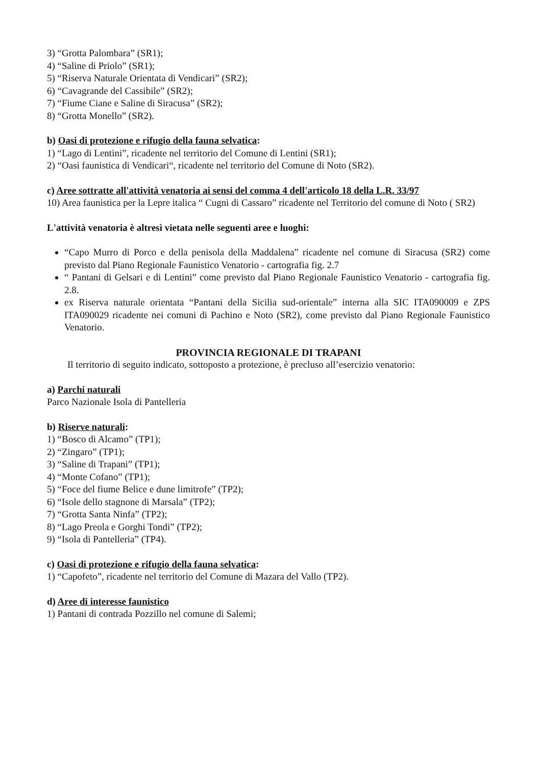3) “Grotta Palombara” (SR1);
4) “Saline di Priolo” (SR1);
5) “Riserva Naturale Orientata di Vendicari” (SR2);
6) “Cavagrande del Cassibile” (SR2);
7) “Fiume Ciane e Saline di Siracusa” (SR2);
8) “Grotta Monello” (SR2).
b) Oasi di protezione e rifugio della fauna selvatica:
1) “Lago di Lentini”, ricadente nel territorio del Comune di Lentini (SR1);
2) “Oasi faunistica di Vendicari“, ricadente nel territorio del Comune di Noto (SR2).
c) Aree sottratte all'attività venatoria ai sensi del comma 4 dell'articolo 18 della L.R. 33/97
10) Area faunistica per la Lepre italica “ Cugni di Cassaro” ricadente nel Territorio del comune di Noto ( SR2)
L'attività venatoria è altresì vietata nelle seguenti aree e luoghi:
“Capo Murro di Porco e della penisola della Maddalena” ricadente nel comune di Siracusa (SR2) come previsto dal Piano Regionale Faunistico Venatorio - cartografia fig. 2.7
“ Pantani di Gelsari e di Lentini” come previsto dal Piano Regionale Faunistico Venatorio - cartografia fig. 2.8.
ex Riserva naturale orientata “Pantani della Sicilia sud-orientale” interna alla SIC ITA090009 e ZPS ITA090029 ricadente nei comuni di Pachino e Noto (SR2), come previsto dal Piano Regionale Faunistico Venatorio.
PROVINCIA REGIONALE DI TRAPANI
Il territorio di seguito indicato, sottoposto a protezione, è precluso all’esercizio venatorio:
a) Parchi naturali
Parco Nazionale Isola di Pantelleria
b) Riserve naturali:
1) “Bosco di Alcamo” (TP1);
2) “Zingaro” (TP1);
3) “Saline di Trapani” (TP1);
4) “Monte Cofano” (TP1);
5) “Foce del fiume Belice e dune limitrofe” (TP2);
6) “Isole dello stagnone di Marsala” (TP2);
7) “Grotta Santa Ninfa” (TP2);
8) “Lago Preola e Gorghi Tondi” (TP2);
9) “Isola di Pantelleria” (TP4).
c) Oasi di protezione e rifugio della fauna selvatica:
1) “Capofeto”, ricadente nel territorio del Comune di Mazara del Vallo (TP2).
d) Aree di interesse faunistico
1) Pantani di contrada Pozzillo nel comune di Salemi;